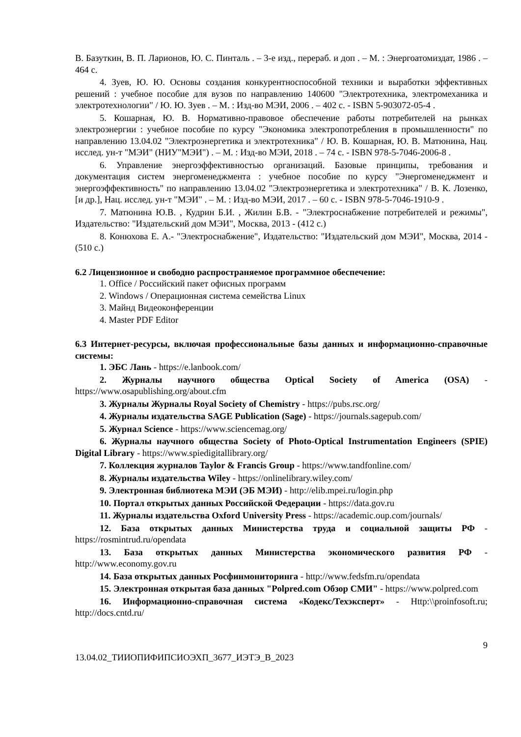В. Базуткин, В. П. Ларионов, Ю. С. Пинталь . – 3-е изд., перераб. и доп . – М. : Энергоатомиздат, 1986 . – 464 с.
4. Зуев, Ю. Ю. Основы создания конкурентноспособной техники и выработки эффективных решений : учебное пособие для вузов по направлению 140600 "Электротехника, электромеханика и электротехнологии" / Ю. Ю. Зуев . – М. : Изд-во МЭИ, 2006 . – 402 с. - ISBN 5-903072-05-4 .
5. Кошарная, Ю. В. Нормативно-правовое обеспечение работы потребителей на рынках электроэнергии : учебное пособие по курсу "Экономика электропотребления в промышленности" по направлению 13.04.02 "Электроэнергетика и электротехника" / Ю. В. Кошарная, Ю. В. Матюнина, Нац. исслед. ун-т "МЭИ" (НИУ"МЭИ") . – М. : Изд-во МЭИ, 2018 . – 74 с. - ISBN 978-5-7046-2006-8 .
6. Управление энергоэффективностью организаций. Базовые принципы, требования и документация систем энергоменеджмента : учебное пособие по курсу "Энергоменеджмент и энергоэффективность" по направлению 13.04.02 "Электроэнергетика и электротехника" / В. К. Лозенко, [и др.], Нац. исслед. ун-т "МЭИ" . – М. : Изд-во МЭИ, 2017 . – 60 с. - ISBN 978-5-7046-1910-9 .
7. Матюнина Ю.В. , Кудрин Б.И. , Жилин Б.В. - "Электроснабжение потребителей и режимы", Издательство: "Издательский дом МЭИ", Москва, 2013 - (412 с.)
8. Конюхова Е. А.- "Электроснабжение", Издательство: "Издательский дом МЭИ", Москва, 2014 - (510 с.)
6.2 Лицензионное и свободно распространяемое программное обеспечение:
1. Office / Российский пакет офисных программ
2. Windows / Операционная система семейства Linux
3. Майнд Видеоконференции
4. Master PDF Editor
6.3 Интернет-ресурсы, включая профессиональные базы данных и информационно-справочные системы:
1. ЭБС Лань - https://e.lanbook.com/
2. Журналы научного общества Optical Society of America (OSA) - https://www.osapublishing.org/about.cfm
3. Журналы Журналы Royal Society of Chemistry - https://pubs.rsc.org/
4. Журналы издательства SAGE Publication (Sage) - https://journals.sagepub.com/
5. Журнал Science - https://www.sciencemag.org/
6. Журналы научного общества Society of Photo-Optical Instrumentation Engineers (SPIE) Digital Library - https://www.spiedigitallibrary.org/
7. Коллекция журналов Taylor & Francis Group - https://www.tandfonline.com/
8. Журналы издательства Wiley - https://onlinelibrary.wiley.com/
9. Электронная библиотека МЭИ (ЭБ МЭИ) - http://elib.mpei.ru/login.php
10. Портал открытых данных Российской Федерации - https://data.gov.ru
11. Журналы издательства Oxford University Press - https://academic.oup.com/journals/
12. База открытых данных Министерства труда и социальной защиты РФ - https://rosmintrud.ru/opendata
13. База открытых данных Министерства экономического развития РФ - http://www.economy.gov.ru
14. База открытых данных Росфинмониторинга - http://www.fedsfm.ru/opendata
15. Электронная открытая база данных "Polpred.com Обзор СМИ" - https://www.polpred.com
16. Информационно-справочная система «Кодекс/Техэксперт» - Http:\\proinfosoft.ru; http://docs.cntd.ru/
9
13.04.02_ТИИОПИФИПСИОЭХП_3677_ИЭТЭ_В_2023